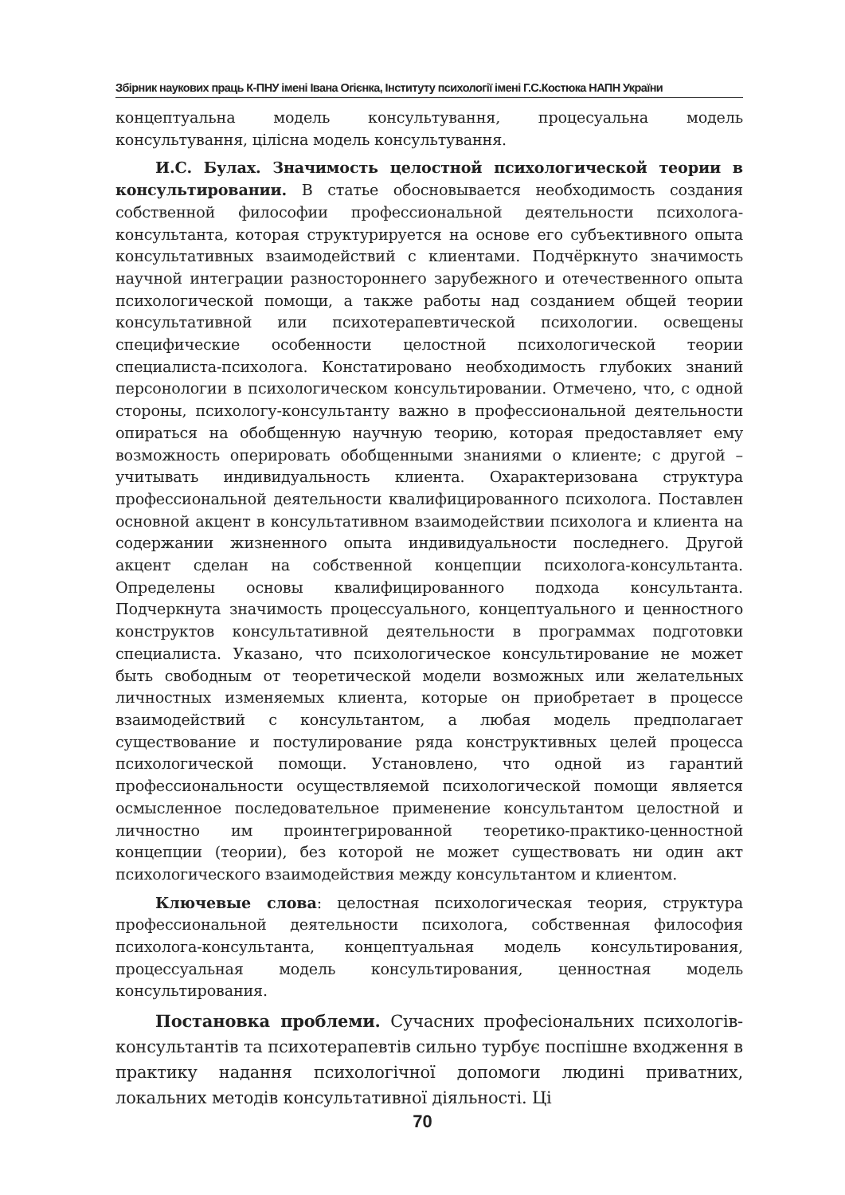Збірник наукових праць К-ПНУ імені Івана Огієнка, Інституту психології імені Г.С.Костюка НАПН України
концептуальна модель консультування, процесуальна модель консультування, цілісна модель консультування.
И.С. Булах. Значимость целостной психологической теории в консультировании. В статье обосновывается необходимость создания собственной философии профессиональной деятельности психолога-консультанта, которая структурируется на основе его субъективного опыта консультативных взаимодействий с клиентами. Подчёркнуто значимость научной интеграции разностороннего зарубежного и отечественного опыта психологической помощи, а также работы над созданием общей теории консультативной или психотерапевтической психологии. освещены специфические особенности целостной психологической теории специалиста-психолога. Констатировано необходимость глубоких знаний персонологии в психологическом консультировании. Отмечено, что, с одной стороны, психологу-консультанту важно в профессиональной деятельности опираться на обобщенную научную теорию, которая предоставляет ему возможность оперировать обобщенными знаниями о клиенте; с другой – учитывать индивидуальность клиента. Охарактеризована структура профессиональной деятельности квалифицированного психолога. Поставлен основной акцент в консультативном взаимодействии психолога и клиента на содержании жизненного опыта индивидуальности последнего. Другой акцент сделан на собственной концепции психолога-консультанта. Определены основы квалифицированного подхода консультанта. Подчеркнута значимость процессуального, концептуального и ценностного конструктов консультативной деятельности в программах подготовки специалиста. Указано, что психологическое консультирование не может быть свободным от теоретической модели возможных или желательных личностных изменяемых клиента, которые он приобретает в процессе взаимодействий с консультантом, а любая модель предполагает существование и постулирование ряда конструктивных целей процесса психологической помощи. Установлено, что одной из гарантий профессиональности осуществляемой психологической помощи является осмысленное последовательное применение консультантом целостной и личностно им проинтегрированной теоретико-практико-ценностной концепции (теории), без которой не может существовать ни один акт психологического взаимодействия между консультантом и клиентом.
Ключевые слова: целостная психологическая теория, структура профессиональной деятельности психолога, собственная философия психолога-консультанта, концептуальная модель консультирования, процессуальная модель консультирования, ценностная модель консультирования.
Постановка проблеми. Сучасних професіональних психологів-консультантів та психотерапевтів сильно турбує поспішне входження в практику надання психологічної допомоги людині приватних, локальних методів консультативної діяльності. Ці
70